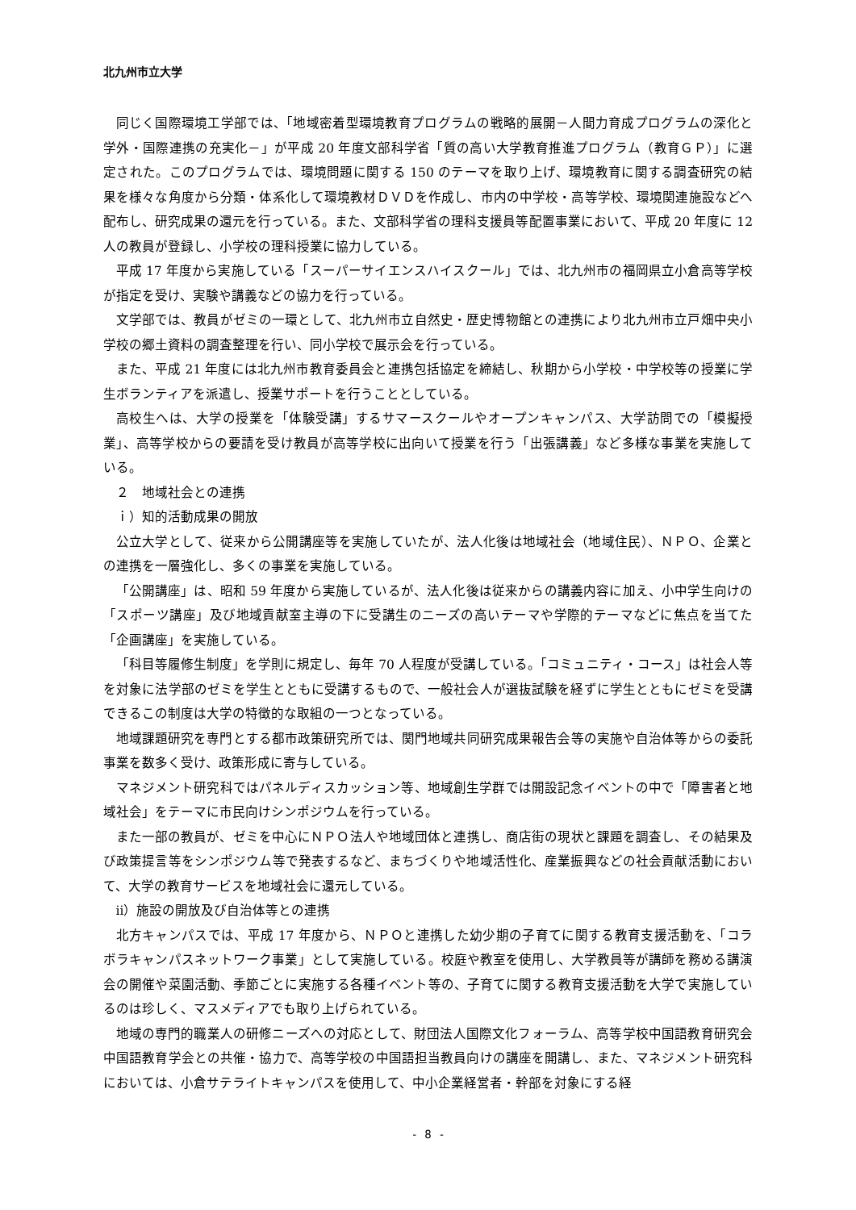北九州市立大学
同じく国際環境工学部では、「地域密着型環境教育プログラムの戦略的展開－人間力育成プログラムの深化と学外・国際連携の充実化－」が平成 20 年度文部科学省「質の高い大学教育推進プログラム（教育ＧＰ）」に選定された。このプログラムでは、環境問題に関する 150 のテーマを取り上げ、環境教育に関する調査研究の結果を様々な角度から分類・体系化して環境教材ＤＶＤを作成し、市内の中学校・高等学校、環境関連施設などへ配布し、研究成果の還元を行っている。また、文部科学省の理科支援員等配置事業において、平成 20 年度に 12 人の教員が登録し、小学校の理科授業に協力している。
平成 17 年度から実施している「スーパーサイエンスハイスクール」では、北九州市の福岡県立小倉高等学校が指定を受け、実験や講義などの協力を行っている。
文学部では、教員がゼミの一環として、北九州市立自然史・歴史博物館との連携により北九州市立戸畑中央小学校の郷土資料の調査整理を行い、同小学校で展示会を行っている。
また、平成 21 年度には北九州市教育委員会と連携包括協定を締結し、秋期から小学校・中学校等の授業に学生ボランティアを派遣し、授業サポートを行うこととしている。
高校生へは、大学の授業を「体験受講」するサマースクールやオープンキャンパス、大学訪問での「模擬授業」、高等学校からの要請を受け教員が高等学校に出向いて授業を行う「出張講義」など多様な事業を実施している。
２　地域社会との連携
ｉ）知的活動成果の開放
公立大学として、従来から公開講座等を実施していたが、法人化後は地域社会（地域住民）、ＮＰＯ、企業との連携を一層強化し、多くの事業を実施している。
「公開講座」は、昭和 59 年度から実施しているが、法人化後は従来からの講義内容に加え、小中学生向けの「スポーツ講座」及び地域貢献室主導の下に受講生のニーズの高いテーマや学際的テーマなどに焦点を当てた「企画講座」を実施している。
「科目等履修生制度」を学則に規定し、毎年 70 人程度が受講している。「コミュニティ・コース」は社会人等を対象に法学部のゼミを学生とともに受講するもので、一般社会人が選抜試験を経ずに学生とともにゼミを受講できるこの制度は大学の特徴的な取組の一つとなっている。
地域課題研究を専門とする都市政策研究所では、関門地域共同研究成果報告会等の実施や自治体等からの委託事業を数多く受け、政策形成に寄与している。
マネジメント研究科ではパネルディスカッション等、地域創生学群では開設記念イベントの中で「障害者と地域社会」をテーマに市民向けシンポジウムを行っている。
また一部の教員が、ゼミを中心にＮＰＯ法人や地域団体と連携し、商店街の現状と課題を調査し、その結果及び政策提言等をシンポジウム等で発表するなど、まちづくりや地域活性化、産業振興などの社会貢献活動において、大学の教育サービスを地域社会に還元している。
ⅱ）施設の開放及び自治体等との連携
北方キャンパスでは、平成 17 年度から、ＮＰＯと連携した幼少期の子育てに関する教育支援活動を、「コラボラキャンパスネットワーク事業」として実施している。校庭や教室を使用し、大学教員等が講師を務める講演会の開催や菜園活動、季節ごとに実施する各種イベント等の、子育てに関する教育支援活動を大学で実施しているのは珍しく、マスメディアでも取り上げられている。
地域の専門的職業人の研修ニーズへの対応として、財団法人国際文化フォーラム、高等学校中国語教育研究会中国語教育学会との共催・協力で、高等学校の中国語担当教員向けの講座を開講し、また、マネジメント研究科においては、小倉サテライトキャンパスを使用して、中小企業経営者・幹部を対象にする経
- 8 -